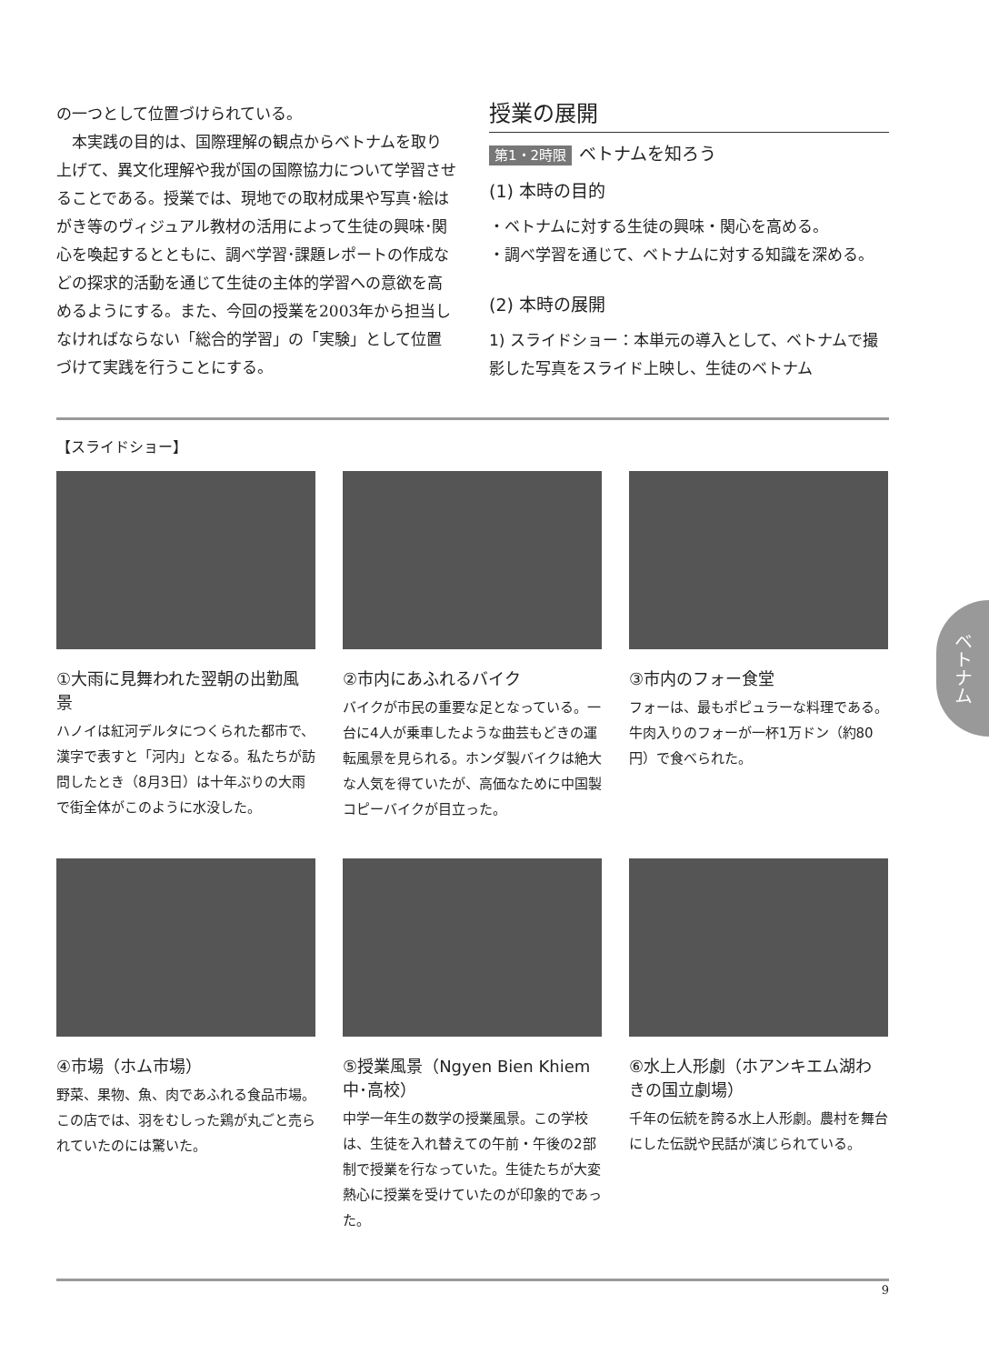の一つとして位置づけられている。
　本実践の目的は、国際理解の観点からベトナムを取り上げて、異文化理解や我が国の国際協力について学習させることである。授業では、現地での取材成果や写真･絵はがき等のヴィジュアル教材の活用によって生徒の興味･関心を喚起するとともに、調べ学習･課題レポートの作成などの探求的活動を通じて生徒の主体的学習への意欲を高めるようにする。また、今回の授業を2003年から担当しなければならない「総合的学習」の「実験」として位置づけて実践を行うことにする。
授業の展開
第1・2時限 ベトナムを知ろう
(1) 本時の目的
・ベトナムに対する生徒の興味・関心を高める。
・調べ学習を通じて、ベトナムに対する知識を深める。
(2) 本時の展開
1) スライドショー：本単元の導入として、ベトナムで撮影した写真をスライド上映し、生徒のベトナム
【スライドショー】
①大雨に見舞われた翌朝の出勤風景
ハノイは紅河デルタにつくられた都市で、漢字で表すと「河内」となる。私たちが訪問したとき（8月3日）は十年ぶりの大雨で街全体がこのように水没した。
②市内にあふれるバイク
バイクが市民の重要な足となっている。一台に4人が乗車したような曲芸もどきの運転風景を見られる。ホンダ製バイクは絶大な人気を得ていたが、高価なために中国製コピーバイクが目立った。
③市内のフォー食堂
フォーは、最もポピュラーな料理である。牛肉入りのフォーが一杯1万ドン（約80円）で食べられた。
④市場（ホム市場）
野菜、果物、魚、肉であふれる食品市場。この店では、羽をむしった鶏が丸ごと売られていたのには驚いた。
⑤授業風景（Ngyen Bien Khiem 中･高校）
中学一年生の数学の授業風景。この学校は、生徒を入れ替えての午前・午後の2部制で授業を行なっていた。生徒たちが大変熱心に授業を受けていたのが印象的であった。
⑥水上人形劇（ホアンキエム湖わきの国立劇場）
千年の伝統を誇る水上人形劇。農村を舞台にした伝説や民話が演じられている。
9
ベトナム